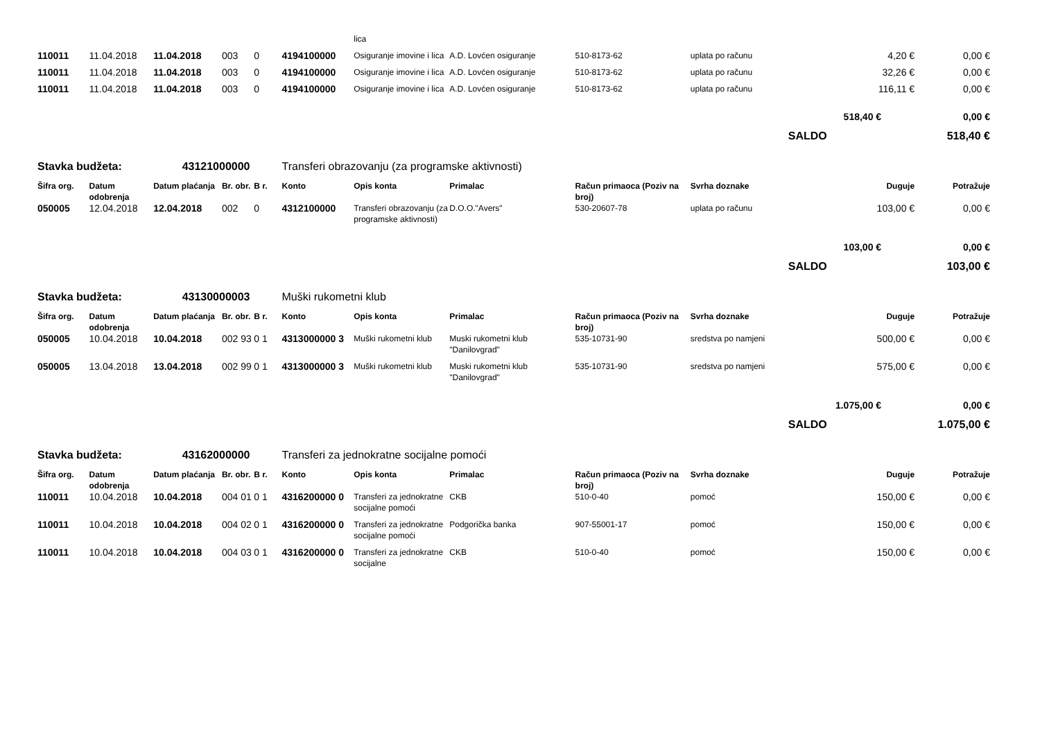| | | | | | | lica | | | | | |
| 110011 | 11.04.2018 | 11.04.2018 | 003 | 0 | 4194100000 | Osiguranje imovine i lica | A.D. Lovćen osiguranje | 510-8173-62 | uplata po računu | 4,20 € | 0,00 € |
| 110011 | 11.04.2018 | 11.04.2018 | 003 | 0 | 4194100000 | Osiguranje imovine i lica | A.D. Lovćen osiguranje | 510-8173-62 | uplata po računu | 32,26 € | 0,00 € |
| 110011 | 11.04.2018 | 11.04.2018 | 003 | 0 | 4194100000 | Osiguranje imovine i lica | A.D. Lovćen osiguranje | 510-8173-62 | uplata po računu | 116,11 € | 0,00 € |
| | | | | | | | | | | 518,40 € | 0,00 € |
| | | | | | | | | | | SALDO | 518,40 € |
| Stavka budžeta: | | 43121000000 | | | Transferi obrazovanju (za programske aktivnosti) | | | | | | |
| Šifra org. | Datum odobrenja | Datum plaćanja | Br. obr. | B r. | Konto | Opis konta | Primalac | Račun primaoca (Poziv na broj) | Svrha doznake | Duguje | Potražuje |
| 050005 | 12.04.2018 | 12.04.2018 | 002 | 0 | 4312100000 | Transferi obrazovanju (za programske aktivnosti) | D.O.O."Avers" | 530-20607-78 | uplata po računu | 103,00 € | 0,00 € |
| | | | | | | | | | | 103,00 € | 0,00 € |
| | | | | | | | | | | SALDO | 103,00 € |
| Stavka budžeta: | | 43130000003 | | | Muški rukometni klub | | | | | | |
| Šifra org. | Datum odobrenja | Datum plaćanja | Br. obr. | B r. | Konto | Opis konta | Primalac | Račun primaoca (Poziv na broj) | Svrha doznake | Duguje | Potražuje |
| 050005 | 10.04.2018 | 10.04.2018 | 002 93 | 0 1 | 4313000000 3 | Muški rukometni klub | Muski rukometni klub "Danilovgrad" | 535-10731-90 | sredstva po namjeni | 500,00 € | 0,00 € |
| 050005 | 13.04.2018 | 13.04.2018 | 002 99 | 0 1 | 4313000000 3 | Muški rukometni klub | Muski rukometni klub "Danilovgrad" | 535-10731-90 | sredstva po namjeni | 575,00 € | 0,00 € |
| | | | | | | | | | | 1.075,00 € | 0,00 € |
| | | | | | | | | | | SALDO | 1.075,00 € |
| Stavka budžeta: | | 43162000000 | | | Transferi za jednokratne socijalne pomoći | | | | | | |
| Šifra org. | Datum odobrenja | Datum plaćanja | Br. obr. | B r. | Konto | Opis konta | Primalac | Račun primaoca (Poziv na broj) | Svrha doznake | Duguje | Potražuje |
| 110011 | 10.04.2018 | 10.04.2018 | 004 01 | 0 1 | 4316200000 0 | Transferi za jednokratne socijalne pomoći | CKB | 510-0-40 | pomoć | 150,00 € | 0,00 € |
| 110011 | 10.04.2018 | 10.04.2018 | 004 02 | 0 1 | 4316200000 0 | Transferi za jednokratne socijalne pomoći | Podgorička banka | 907-55001-17 | pomoć | 150,00 € | 0,00 € |
| 110011 | 10.04.2018 | 10.04.2018 | 004 03 | 0 1 | 4316200000 0 | Transferi za jednokratne socijalne | CKB | 510-0-40 | pomoć | 150,00 € | 0,00 € |